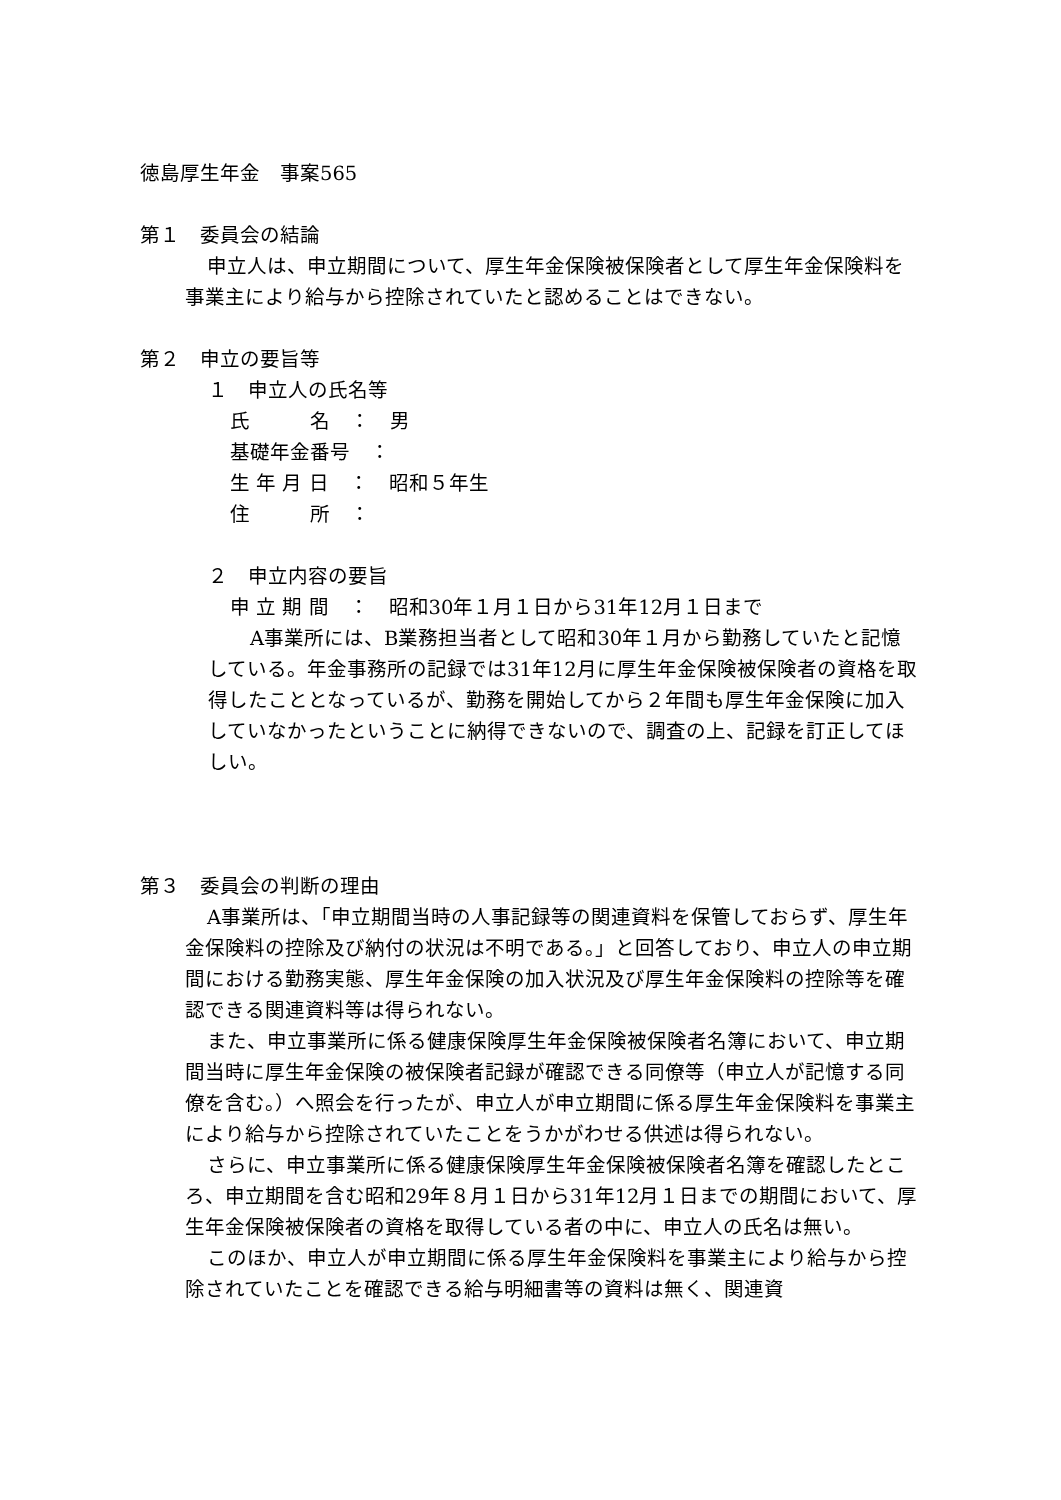徳島厚生年金　事案565
第１　委員会の結論
申立人は、申立期間について、厚生年金保険被保険者として厚生年金保険料を事業主により給与から控除されていたと認めることはできない。
第２　申立の要旨等
１　申立人の氏名等
氏　　　名　：　男
基礎年金番号　：
生 年 月 日　：　昭和５年生
住　　　所　：
２　申立内容の要旨
申 立 期 間　：　昭和30年１月１日から31年12月１日まで
　A事業所には、B業務担当者として昭和30年１月から勤務していたと記憶している。年金事務所の記録では31年12月に厚生年金保険被保険者の資格を取得したこととなっているが、勤務を開始してから２年間も厚生年金保険に加入していなかったということに納得できないので、調査の上、記録を訂正してほしい。
第３　委員会の判断の理由
A事業所は、「申立期間当時の人事記録等の関連資料を保管しておらず、厚生年金保険料の控除及び納付の状況は不明である。」と回答しており、申立人の申立期間における勤務実態、厚生年金保険の加入状況及び厚生年金保険料の控除等を確認できる関連資料等は得られない。
また、申立事業所に係る健康保険厚生年金保険被保険者名簿において、申立期間当時に厚生年金保険の被保険者記録が確認できる同僚等（申立人が記憶する同僚を含む。）へ照会を行ったが、申立人が申立期間に係る厚生年金保険料を事業主により給与から控除されていたことをうかがわせる供述は得られない。
さらに、申立事業所に係る健康保険厚生年金保険被保険者名簿を確認したところ、申立期間を含む昭和29年８月１日から31年12月１日までの期間において、厚生年金保険被保険者の資格を取得している者の中に、申立人の氏名は無い。
このほか、申立人が申立期間に係る厚生年金保険料を事業主により給与から控除されていたことを確認できる給与明細書等の資料は無く、関連資